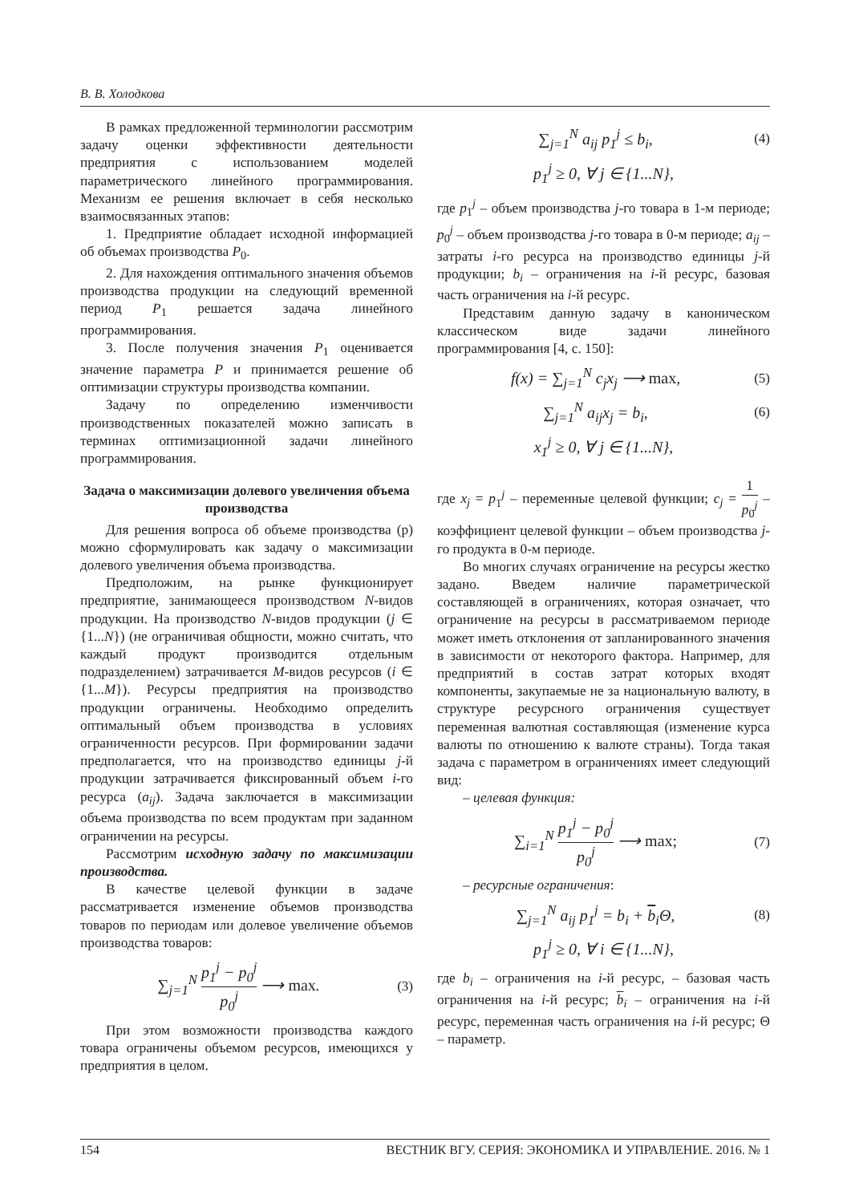В. В. Холодкова
В рамках предложенной терминологии рассмотрим задачу оценки эффективности деятельности предприятия с использованием моделей параметрического линейного программирования. Механизм ее решения включает в себя несколько взаимосвязанных этапов:
1. Предприятие обладает исходной информацией об объемах производства P<sub>0</sub>.
2. Для нахождения оптимального значения объемов производства продукции на следующий временной период P<sub>1</sub> решается задача линейного программирования.
3. После получения значения P<sub>1</sub> оценивается значение параметра P и принимается решение об оптимизации структуры производства компании.
Задачу по определению изменчивости производственных показателей можно записать в терминах оптимизационной задачи линейного программирования.
Задача о максимизации долевого увеличения объема производства
Для решения вопроса об объеме производства (p) можно сформулировать как задачу о максимизации долевого увеличения объема производства.
Предположим, на рынке функционирует предприятие, занимающееся производством N-видов продукции. На производство N-видов продукции (j ∈ {1...N}) (не ограничивая общности, можно считать, что каждый продукт производится отдельным подразделением) затрачивается M-видов ресурсов (i ∈ {1...M}). Ресурсы предприятия на производство продукции ограничены. Необходимо определить оптимальный объем производства в условиях ограниченности ресурсов. При формировании задачи предполагается, что на производство единицы j-й продукции затрачивается фиксированный объем i-го ресурса (a<sub>ij</sub>). Задача заключается в максимизации объема производства по всем продуктам при заданном ограничении на ресурсы.
Рассмотрим исходную задачу по максимизации производства.
В качестве целевой функции в задаче рассматривается изменение объемов производства товаров по периодам или долевое увеличение объемов производства товаров:
∑<sub>j=1</sub><sup>N</sup> p<sub>1</sub><sup>j</sup> − p<sub>0</sub><sup>j</sup> p<sub>0</sub><sup>j</sup> ⟶ max. (3)
При этом возможности производства каждого товара ограничены объемом ресурсов, имеющихся у предприятия в целом.
∑<sub>j=1</sub><sup>N</sup> a<sub>ij</sub> p<sub>1</sub><sup>j</sup> ≤ b<sub>i</sub>, (4)
p<sub>1</sub><sup>j</sup> ≥ 0, ∀ j ∈ {1...N},
где p<sub>1</sub><sup>j</sup> – объем производства j-го товара в 1-м периоде; p<sub>0</sub><sup>j</sup> – объем производства j-го товара в 0-м периоде; a<sub>ij</sub> – затраты i-го ресурса на производство единицы j-й продукции; b<sub>i</sub> – ограничения на i-й ресурс, базовая часть ограничения на i-й ресурс.
Представим данную задачу в каноническом классическом виде задачи линейного программирования [4, с. 150]:
f(x) = ∑<sub>j=1</sub><sup>N</sup> c<sub>j</sub>x<sub>j</sub> ⟶ max, (5)
∑<sub>j=1</sub><sup>N</sup> a<sub>ij</sub>x<sub>j</sub> = b<sub>i</sub>, (6)
x<sub>1</sub><sup>j</sup> ≥ 0, ∀ j ∈ {1...N},
где x<sub>j</sub> = p<sub>1</sub><sup>j</sup> – переменные целевой функции; c<sub>j</sub> = 1 p<sub>0</sub><sup>j</sup> – коэффициент целевой функции – объем производства j-го продукта в 0-м периоде.
Во многих случаях ограничение на ресурсы жестко задано. Введем наличие параметрической составляющей в ограничениях, которая означает, что ограничение на ресурсы в рассматриваемом периоде может иметь отклонения от запланированного значения в зависимости от некоторого фактора. Например, для предприятий в состав затрат которых входят компоненты, закупаемые не за национальную валюту, в структуре ресурсного ограничения существует переменная валютная составляющая (изменение курса валюты по отношению к валюте страны). Тогда такая задача с параметром в ограничениях имеет следующий вид:
– целевая функция:
∑<sub>i=1</sub><sup>N</sup> p<sub>1</sub><sup>j</sup> − p<sub>0</sub><sup>j</sup> p<sub>0</sub><sup>j</sup> ⟶ max; (7)
– ресурсные ограничения:
∑<sub>j=1</sub><sup>N</sup> a<sub>ij</sub> p<sub>1</sub><sup>j</sup> = b<sub>i</sub> + b<sub>i</sub>Θ, (8)
p<sub>1</sub><sup>j</sup> ≥ 0, ∀ i ∈ {1...N},
где b<sub>i</sub> – ограничения на i-й ресурс, – базовая часть ограничения на i-й ресурс; b<sub>i</sub> – ограничения на i-й ресурс, переменная часть ограничения на i-й ресурс; Θ – параметр.
154 ВЕСТНИК ВГУ. СЕРИЯ: ЭКОНОМИКА И УПРАВЛЕНИЕ. 2016. № 1